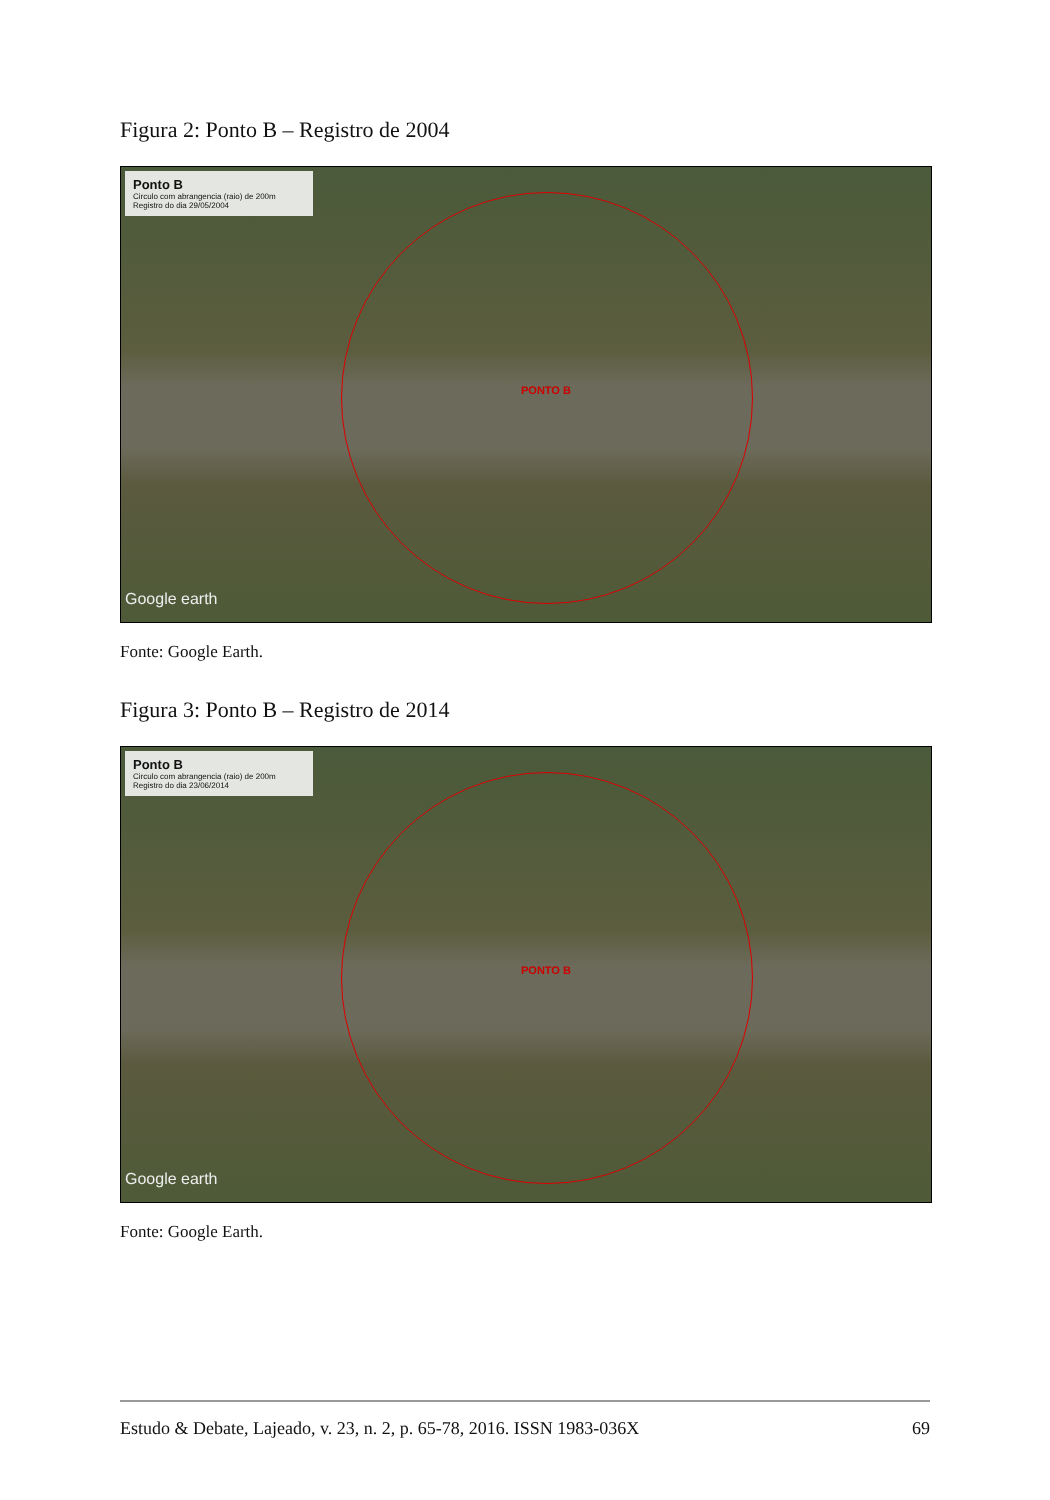Figura 2: Ponto B – Registro de 2004
Ponto B
Circulo com abrangencia (raio) de 200m
Registro do dia 29/05/2004
PONTO B
Google earth
Fonte: Google Earth.
Figura 3: Ponto B – Registro de 2014
Ponto B
Circulo com abrangencia (raio) de 200m
Registro do dia 23/06/2014
PONTO B
Google earth
Fonte: Google Earth.
Estudo & Debate, Lajeado, v. 23, n. 2, p. 65-78, 2016. ISSN 1983-036X 69